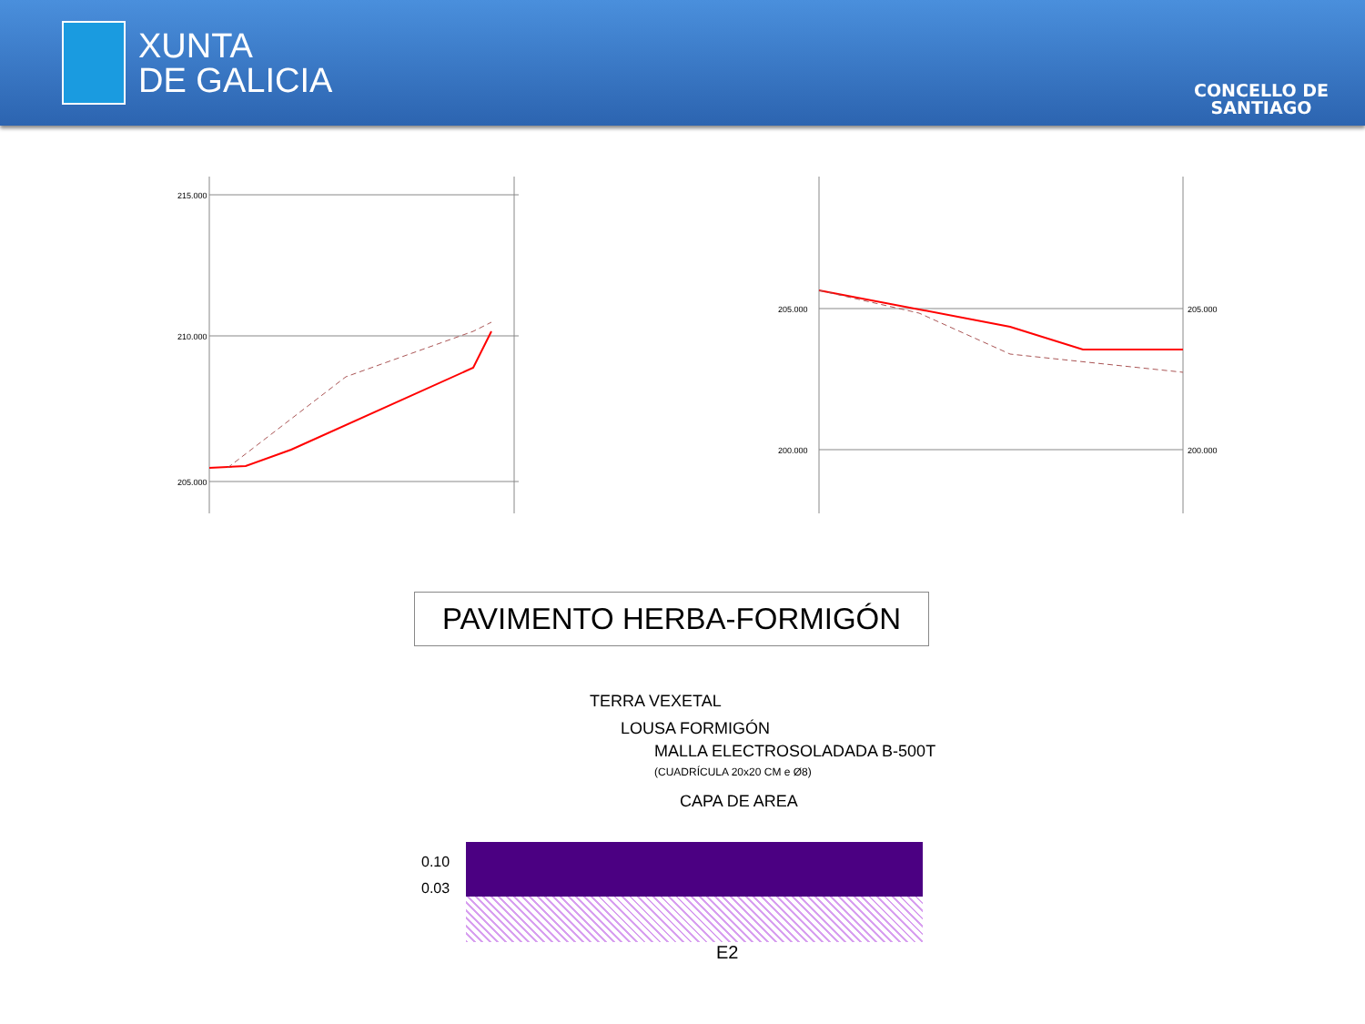XUNTA
DE GALICIA
CONCELLO DE
SANTIAGO
215.000
210.000
205.000
205.000
200.000
205.000
200.000
PAVIMENTO HERBA-FORMIGÓN
TERRA VEXETAL
LOUSA FORMIGÓN
MALLA ELECTROSOLADADA B-500T
(CUADRÍCULA 20x20 CM e Ø8)
CAPA DE AREA
0.10
0.03
E2